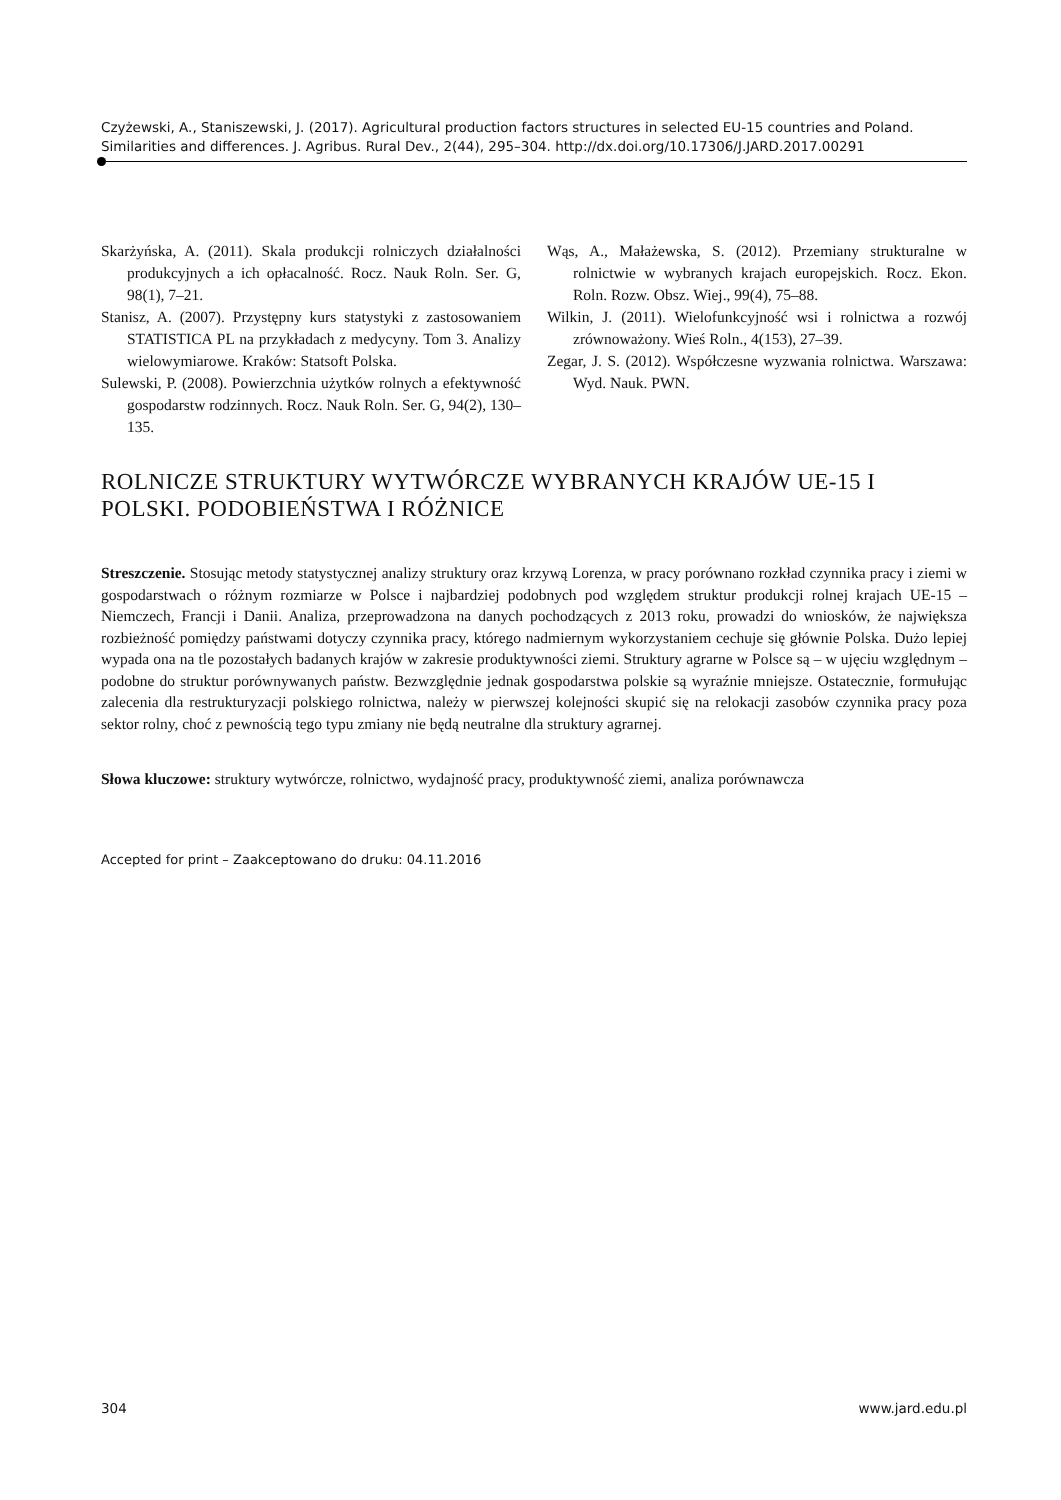Czyżewski, A., Staniszewski, J. (2017). Agricultural production factors structures in selected EU-15 countries and Poland. Similarities and differences. J. Agribus. Rural Dev., 2(44), 295–304. http://dx.doi.org/10.17306/J.JARD.2017.00291
Skarżyńska, A. (2011). Skala produkcji rolniczych działalności produkcyjnych a ich opłacalność. Rocz. Nauk Roln. Ser. G, 98(1), 7–21.
Stanisz, A. (2007). Przystępny kurs statystyki z zastosowaniem STATISTICA PL na przykładach z medycyny. Tom 3. Analizy wielowymiarowe. Kraków: Statsoft Polska.
Sulewski, P. (2008). Powierzchnia użytków rolnych a efektywność gospodarstw rodzinnych. Rocz. Nauk Roln. Ser. G, 94(2), 130–135.
Wąs, A., Małażewska, S. (2012). Przemiany strukturalne w rolnictwie w wybranych krajach europejskich. Rocz. Ekon. Roln. Rozw. Obsz. Wiej., 99(4), 75–88.
Wilkin, J. (2011). Wielofunkcyjność wsi i rolnictwa a rozwój zrównoważony. Wieś Roln., 4(153), 27–39.
Zegar, J. S. (2012). Współczesne wyzwania rolnictwa. Warszawa: Wyd. Nauk. PWN.
ROLNICZE STRUKTURY WYTWÓRCZE WYBRANYCH KRAJÓW UE-15 I POLSKI. PODOBIEŃSTWA I RÓŻNICE
Streszczenie. Stosując metody statystycznej analizy struktury oraz krzywą Lorenza, w pracy porównano rozkład czynnika pracy i ziemi w gospodarstwach o różnym rozmiarze w Polsce i najbardziej podobnych pod względem struktur produkcji rolnej krajach UE-15 – Niemczech, Francji i Danii. Analiza, przeprowadzona na danych pochodzących z 2013 roku, prowadzi do wniosków, że największa rozbieżność pomiędzy państwami dotyczy czynnika pracy, którego nadmiernym wykorzystaniem cechuje się głównie Polska. Dużo lepiej wypada ona na tle pozostałych badanych krajów w zakresie produktywności ziemi. Struktury agrarne w Polsce są – w ujęciu względnym – podobne do struktur porównywanych państw. Bezwzględnie jednak gospodarstwa polskie są wyraźnie mniejsze. Ostatecznie, formułując zalecenia dla restrukturyzacji polskiego rolnictwa, należy w pierwszej kolejności skupić się na relokacji zasobów czynnika pracy poza sektor rolny, choć z pewnością tego typu zmiany nie będą neutralne dla struktury agrarnej.
Słowa kluczowe: struktury wytwórcze, rolnictwo, wydajność pracy, produktywność ziemi, analiza porównawcza
Accepted for print – Zaakceptowano do druku: 04.11.2016
304 www.jard.edu.pl